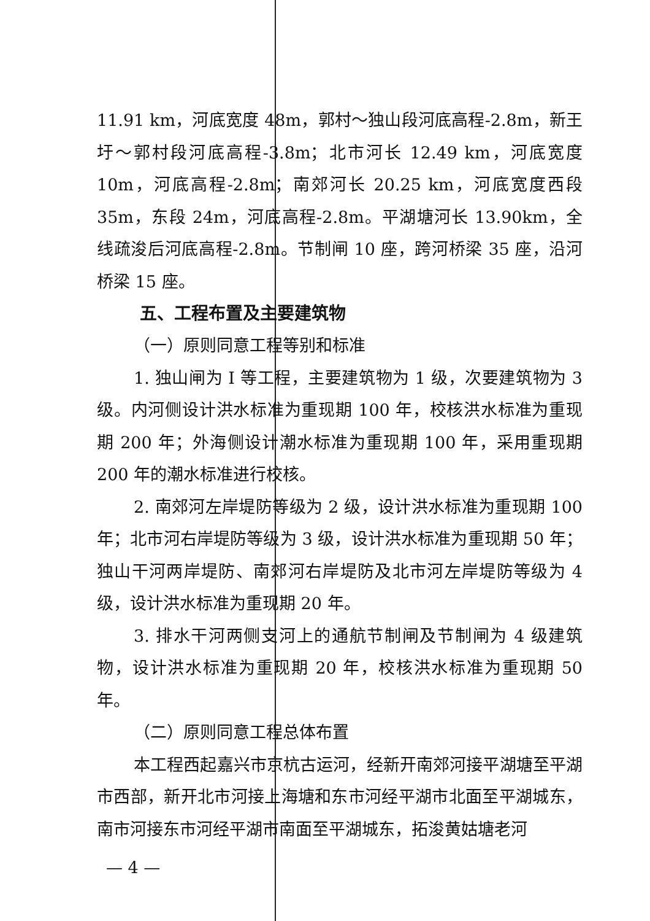11.91 km，河底宽度 48m，郭村～独山段河底高程-2.8m，新王圩～郭村段河底高程-3.8m；北市河长 12.49 km，河底宽度 10m，河底高程-2.8m；南郊河长 20.25 km，河底宽度西段 35m，东段 24m，河底高程-2.8m。平湖塘河长 13.90km，全线疏浚后河底高程-2.8m。节制闸 10 座，跨河桥梁 35 座，沿河桥梁 15 座。
五、工程布置及主要建筑物
（一）原则同意工程等别和标准
1. 独山闸为 I 等工程，主要建筑物为 1 级，次要建筑物为 3 级。内河侧设计洪水标准为重现期 100 年，校核洪水标准为重现期 200 年；外海侧设计潮水标准为重现期 100 年，采用重现期 200 年的潮水标准进行校核。
2. 南郊河左岸堤防等级为 2 级，设计洪水标准为重现期 100 年；北市河右岸堤防等级为 3 级，设计洪水标准为重现期 50 年；独山干河两岸堤防、南郊河右岸堤防及北市河左岸堤防等级为 4 级，设计洪水标准为重现期 20 年。
3. 排水干河两侧支河上的通航节制闸及节制闸为 4 级建筑物，设计洪水标准为重现期 20 年，校核洪水标准为重现期 50 年。
（二）原则同意工程总体布置
本工程西起嘉兴市京杭古运河，经新开南郊河接平湖塘至平湖市西部，新开北市河接上海塘和东市河经平湖市北面至平湖城东，南市河接东市河经平湖市南面至平湖城东，拓浚黄姑塘老河
— 4 —